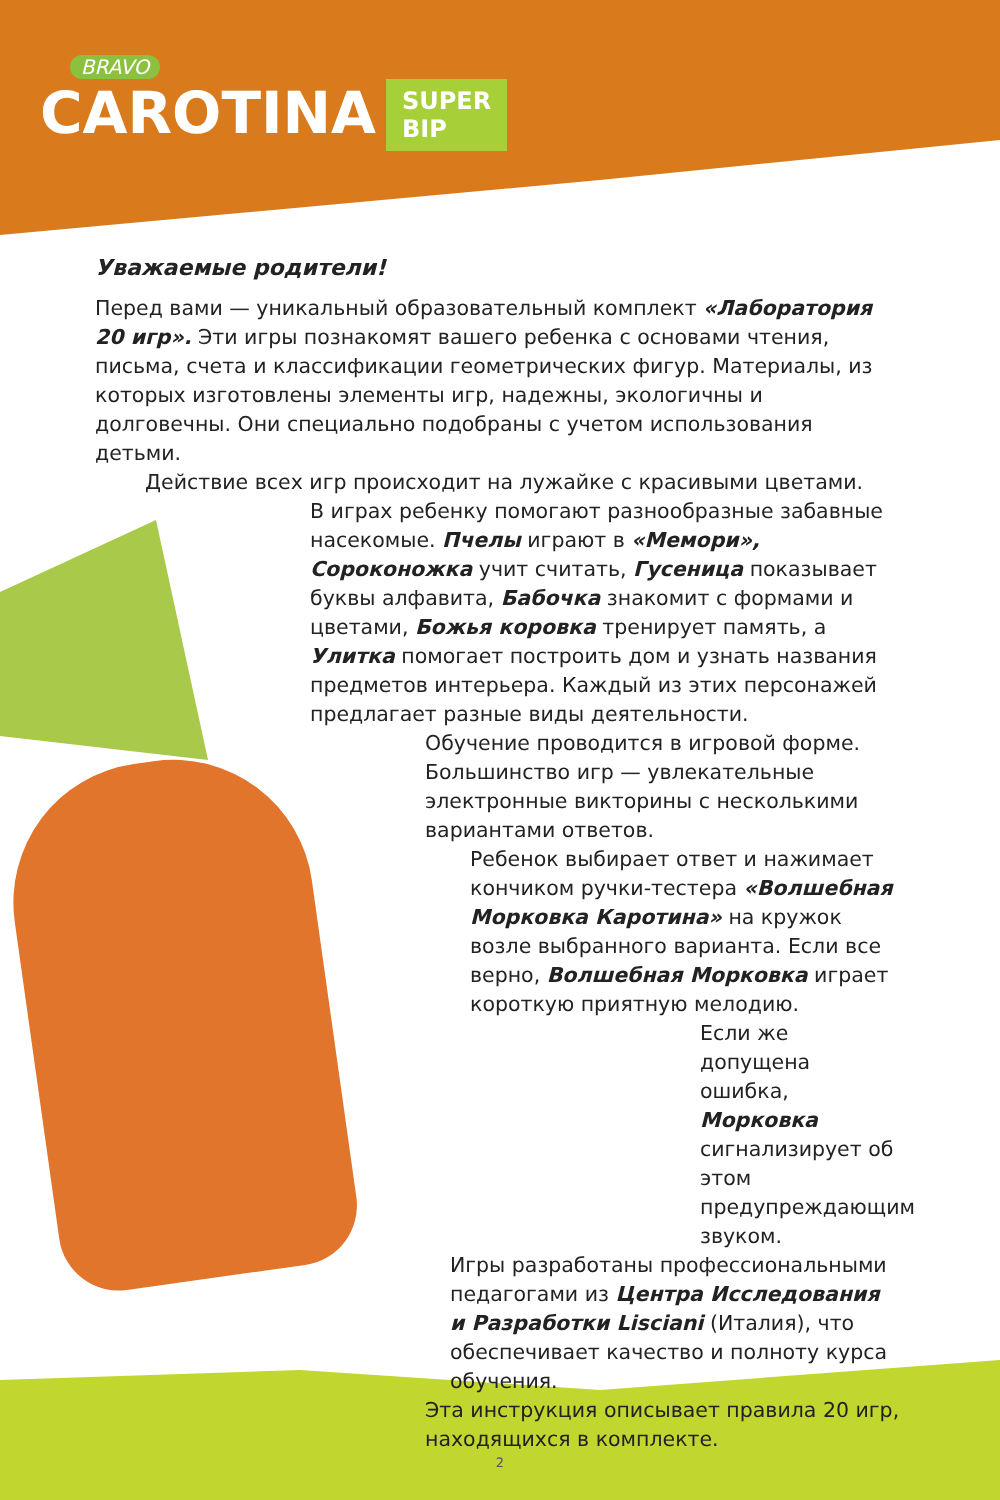BRAVO
CAROTINA SUPER
BIP
Уважаемые родители!
Перед вами — уникальный образовательный комплект «Лаборатория 20 игр». Эти игры познакомят вашего ребенка с основами чтения, письма, счета и классификации геометрических фигур. Материалы, из которых изготовлены элементы игр, надежны, экологичны и долговечны. Они специально подобраны с учетом использования детьми.
Действие всех игр происходит на лужайке с красивыми цветами.
В играх ребенку помогают разнообразные забавные насекомые. Пчелы играют в «Мемори», Сороконожка учит считать, Гусеница показывает буквы алфавита, Бабочка знакомит с формами и цветами, Божья коровка тренирует память, а Улитка помогает построить дом и узнать названия предметов интерьера. Каждый из этих персонажей предлагает разные виды деятельности.
Обучение проводится в игровой форме. Большинство игр — увлекательные электронные викторины с несколькими вариантами ответов.
Ребенок выбирает ответ и нажимает кончиком ручки-тестера «Волшебная Морковка Каротина» на кружок возле выбранного варианта. Если все верно, Волшебная Морковка играет короткую приятную мелодию.
Если же допущена ошибка, Морковка сигнализирует об этом предупреждающим звуком.
Игры разработаны профессиональными педагогами из Центра Исследования и Разработки Lisciani (Италия), что обеспечивает качество и полноту курса обучения.
Эта инструкция описывает правила 20 игр, находящихся в комплекте.
2